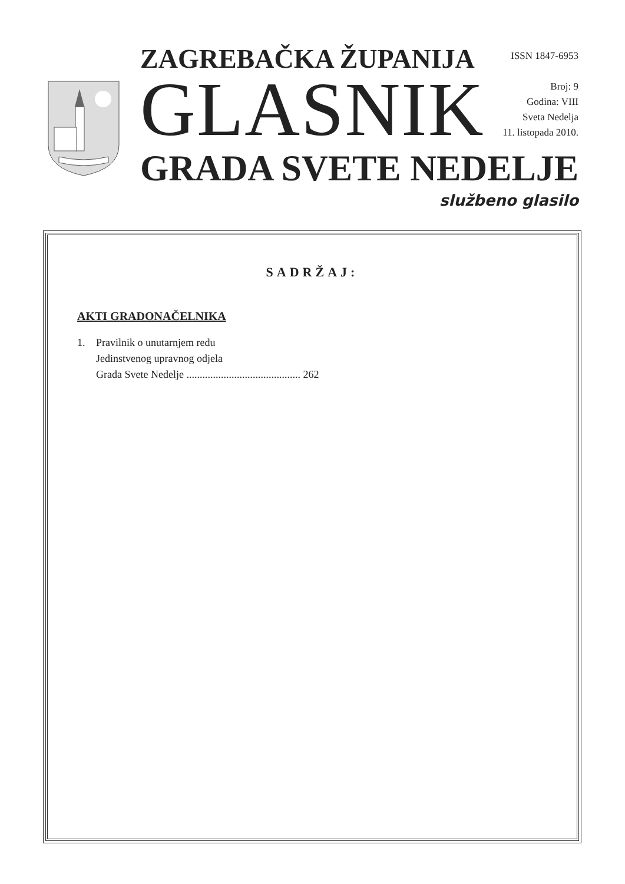ZAGREBAČKA ŽUPANIJA
GLASNIK
GRADA SVETE NEDELJE
ISSN 1847-6953
Broj: 9
Godina: VIII
Sveta Nedelja
11. listopada 2010.
službeno glasilo
SADRŽAJ:
AKTI GRADONAČELNIKA
1. Pravilnik o unutarnjem redu
Jedinstvenog upravnog odjela
Grada Svete Nedelje ........................................... 262